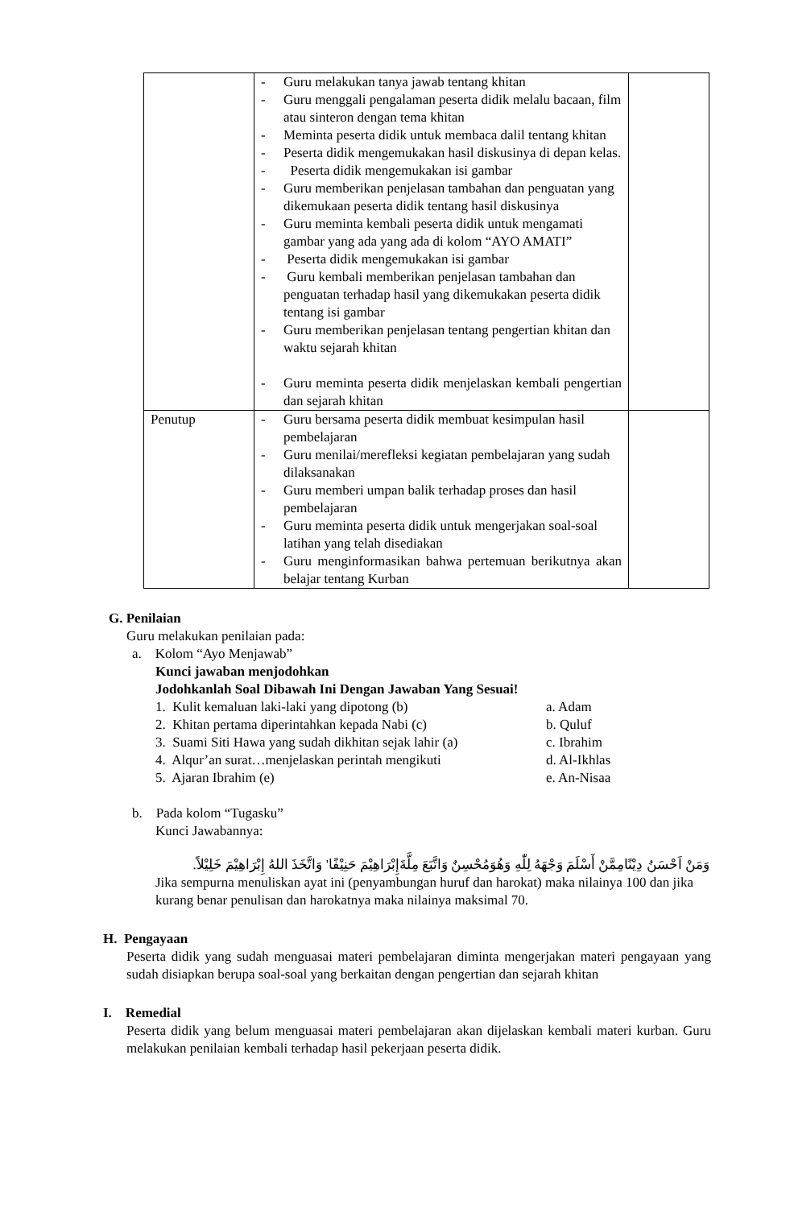| | - Guru melakukan tanya jawab tentang khitan - Guru menggali pengalaman peserta didik melalu bacaan, film atau sinteron dengan tema khitan - Meminta peserta didik untuk membaca dalil tentang khitan - Peserta didik mengemukakan hasil diskusinya di depan kelas. - Peserta didik mengemukakan isi gambar - Guru memberikan penjelasan tambahan dan penguatan yang dikemukaan peserta didik tentang hasil diskusinya - Guru meminta kembali peserta didik untuk mengamati gambar yang ada yang ada di kolom “AYO AMATI” - Peserta didik mengemukakan isi gambar - Guru kembali memberikan penjelasan tambahan dan penguatan terhadap hasil yang dikemukakan peserta didik tentang isi gambar - Guru memberikan penjelasan tentang pengertian khitan dan waktu sejarah khitan - Guru meminta peserta didik menjelaskan kembali pengertian dan sejarah khitan | |
| Penutup | - Guru bersama peserta didik membuat kesimpulan hasil pembelajaran - Guru menilai/merefleksi kegiatan pembelajaran yang sudah dilaksanakan - Guru memberi umpan balik terhadap proses dan hasil pembelajaran - Guru meminta peserta didik untuk mengerjakan soal-soal latihan yang telah disediakan - Guru menginformasikan bahwa pertemuan berikutnya akan belajar tentang Kurban | |
G. Penilaian
Guru melakukan penilaian pada:
a. Kolom “Ayo Menjawab”
Kunci jawaban menjodohkan
Jodohkanlah Soal Dibawah Ini Dengan Jawaban Yang Sesuai!
1. Kulit kemaluan laki-laki yang dipotong (b) a. Adam
2. Khitan pertama diperintahkan kepada Nabi (c) b. Quluf
3. Suami Siti Hawa yang sudah dikhitan sejak lahir (a) c. Ibrahim
4. Alqur’an surat…menjelaskan perintah mengikuti d. Al-Ikhlas
5. Ajaran Ibrahim (e) e. An-Nisaa
b. Pada kolom “Tugasku”
Kunci Jawabannya:
وَمَنْ اَحْسَنُ دِيْنًامِمَّنْ أَسْلَمَ وَجْهَهُ لِلّٰهِ وَهُوَمُحْسِنٌ وَاتَّبَعَ مِلَّةَإِبْرَاهِيْمَ حَنِيْفًا' وَاتَّخَذَ اللهُ إِبْرَاهِيْمَ خَلِيْلاً.
Jika sempurna menuliskan ayat ini (penyambungan huruf dan harokat) maka nilainya 100 dan jika kurang benar penulisan dan harokatnya maka nilainya maksimal 70.
H. Pengayaan
Peserta didik yang sudah menguasai materi pembelajaran diminta mengerjakan materi pengayaan yang sudah disiapkan berupa soal-soal yang berkaitan dengan pengertian dan sejarah khitan
I. Remedial
Peserta didik yang belum menguasai materi pembelajaran akan dijelaskan kembali materi kurban. Guru melakukan penilaian kembali terhadap hasil pekerjaan peserta didik.